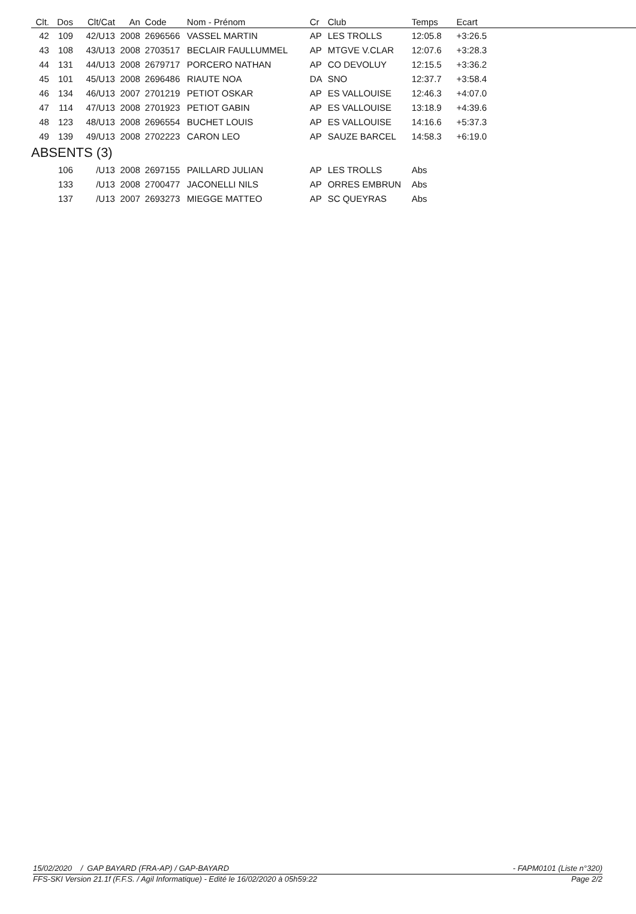| Clt. | Dos | Clt/Cat | An | Code | Nom - Prénom | Cr | Club | Temps | Ecart |
| --- | --- | --- | --- | --- | --- | --- | --- | --- | --- |
| 42 | 109 | 42/U13 | 2008 | 2696566 | VASSEL MARTIN | AP | LES TROLLS | 12:05.8 | +3:26.5 |
| 43 | 108 | 43/U13 | 2008 | 2703517 | BECLAIR FAULLUMMEL | AP | MTGVE V.CLAR | 12:07.6 | +3:28.3 |
| 44 | 131 | 44/U13 | 2008 | 2679717 | PORCERO NATHAN | AP | CO DEVOLUY | 12:15.5 | +3:36.2 |
| 45 | 101 | 45/U13 | 2008 | 2696486 | RIAUTE NOA | DA | SNO | 12:37.7 | +3:58.4 |
| 46 | 134 | 46/U13 | 2007 | 2701219 | PETIOT OSKAR | AP | ES VALLOUISE | 12:46.3 | +4:07.0 |
| 47 | 114 | 47/U13 | 2008 | 2701923 | PETIOT GABIN | AP | ES VALLOUISE | 13:18.9 | +4:39.6 |
| 48 | 123 | 48/U13 | 2008 | 2696554 | BUCHET LOUIS | AP | ES VALLOUISE | 14:16.6 | +5:37.3 |
| 49 | 139 | 49/U13 | 2008 | 2702223 | CARON LEO | AP | SAUZE BARCEL | 14:58.3 | +6:19.0 |
| ABSENTS (3) | | | | | | | | | |
| | 106 | /U13 | 2008 | 2697155 | PAILLARD JULIAN | AP | LES TROLLS | Abs | |
| | 133 | /U13 | 2008 | 2700477 | JACONELLI NILS | AP | ORRES EMBRUN | Abs | |
| | 137 | /U13 | 2007 | 2693273 | MIEGGE MATTEO | AP | SC QUEYRAS | Abs | |
15/02/2020 / GAP BAYARD (FRA-AP) / GAP-BAYARD - FAPM0101 (Liste n°320)
FFS-SKI Version 21.1f (F.F.S. / Agil Informatique) - Edité le 16/02/2020 à 05h59:22 Page 2/2